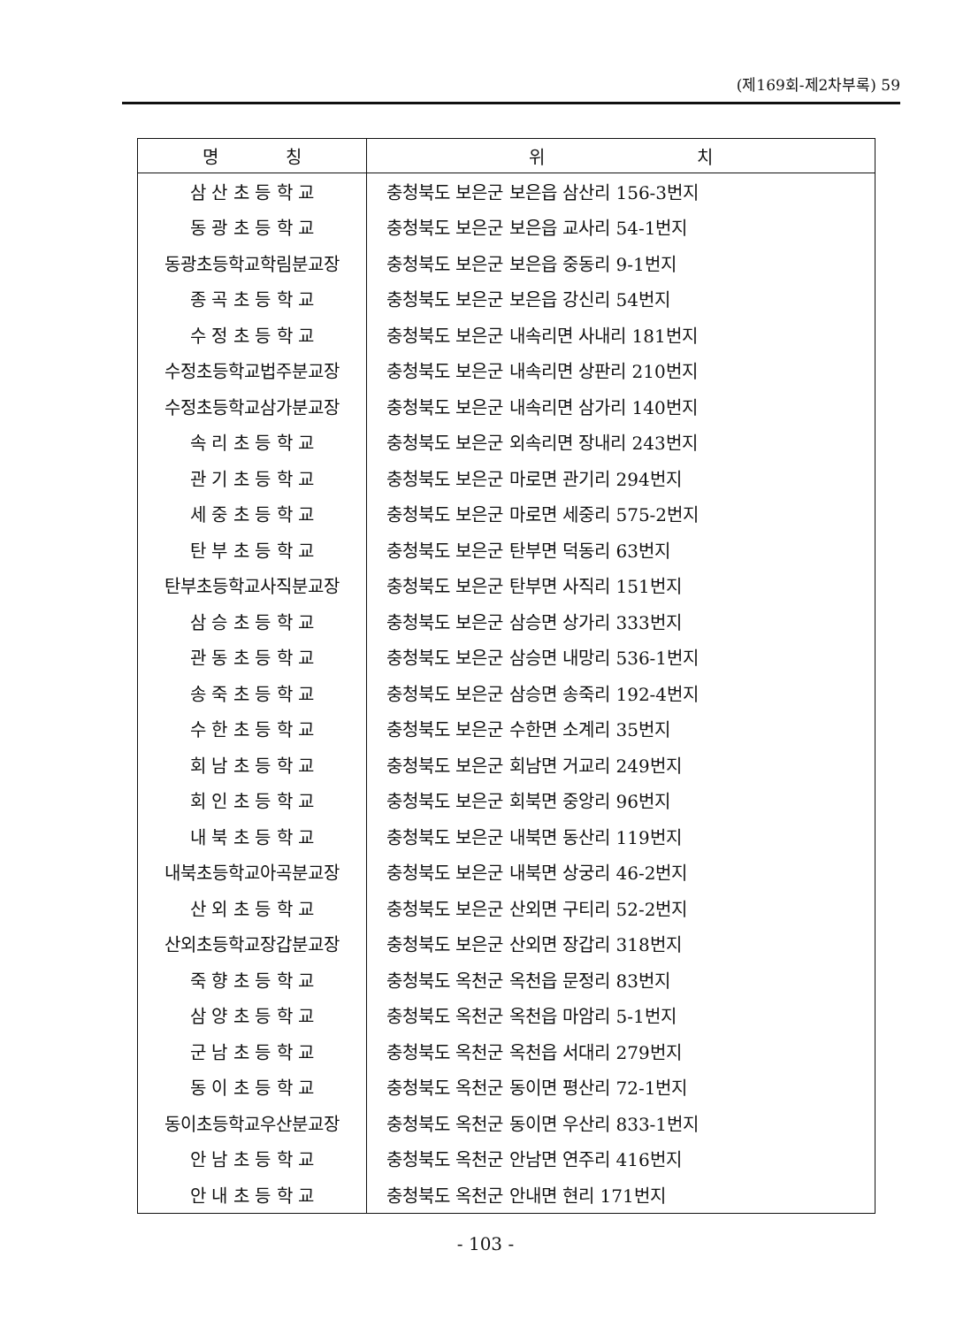(제169회-제2차부록) 59
| 명 칭 | 위 치 |
| --- | --- |
| 삼 산 초 등 학 교 | 충청북도 보은군 보은읍 삼산리 156-3번지 |
| 동 광 초 등 학 교 | 충청북도 보은군 보은읍 교사리 54-1번지 |
| 동광초등학교학림분교장 | 충청북도 보은군 보은읍 중동리 9-1번지 |
| 종 곡 초 등 학 교 | 충청북도 보은군 보은읍 강신리 54번지 |
| 수 정 초 등 학 교 | 충청북도 보은군 내속리면 사내리 181번지 |
| 수정초등학교법주분교장 | 충청북도 보은군 내속리면 상판리 210번지 |
| 수정초등학교삼가분교장 | 충청북도 보은군 내속리면 삼가리 140번지 |
| 속 리 초 등 학 교 | 충청북도 보은군 외속리면 장내리 243번지 |
| 관 기 초 등 학 교 | 충청북도 보은군 마로면 관기리 294번지 |
| 세 중 초 등 학 교 | 충청북도 보은군 마로면 세중리 575-2번지 |
| 탄 부 초 등 학 교 | 충청북도 보은군 탄부면 덕동리 63번지 |
| 탄부초등학교사직분교장 | 충청북도 보은군 탄부면 사직리 151번지 |
| 삼 승 초 등 학 교 | 충청북도 보은군 삼승면 상가리 333번지 |
| 관 동 초 등 학 교 | 충청북도 보은군 삼승면 내망리 536-1번지 |
| 송 죽 초 등 학 교 | 충청북도 보은군 삼승면 송죽리 192-4번지 |
| 수 한 초 등 학 교 | 충청북도 보은군 수한면 소계리 35번지 |
| 회 남 초 등 학 교 | 충청북도 보은군 회남면 거교리 249번지 |
| 회 인 초 등 학 교 | 충청북도 보은군 회북면 중앙리 96번지 |
| 내 북 초 등 학 교 | 충청북도 보은군 내북면 동산리 119번지 |
| 내북초등학교아곡분교장 | 충청북도 보은군 내북면 상궁리 46-2번지 |
| 산 외 초 등 학 교 | 충청북도 보은군 산외면 구티리 52-2번지 |
| 산외초등학교장갑분교장 | 충청북도 보은군 산외면 장갑리 318번지 |
| 죽 향 초 등 학 교 | 충청북도 옥천군 옥천읍 문정리 83번지 |
| 삼 양 초 등 학 교 | 충청북도 옥천군 옥천읍 마암리 5-1번지 |
| 군 남 초 등 학 교 | 충청북도 옥천군 옥천읍 서대리 279번지 |
| 동 이 초 등 학 교 | 충청북도 옥천군 동이면 평산리 72-1번지 |
| 동이초등학교우산분교장 | 충청북도 옥천군 동이면 우산리 833-1번지 |
| 안 남 초 등 학 교 | 충청북도 옥천군 안남면 연주리 416번지 |
| 안 내 초 등 학 교 | 충청북도 옥천군 안내면 현리 171번지 |
- 103 -